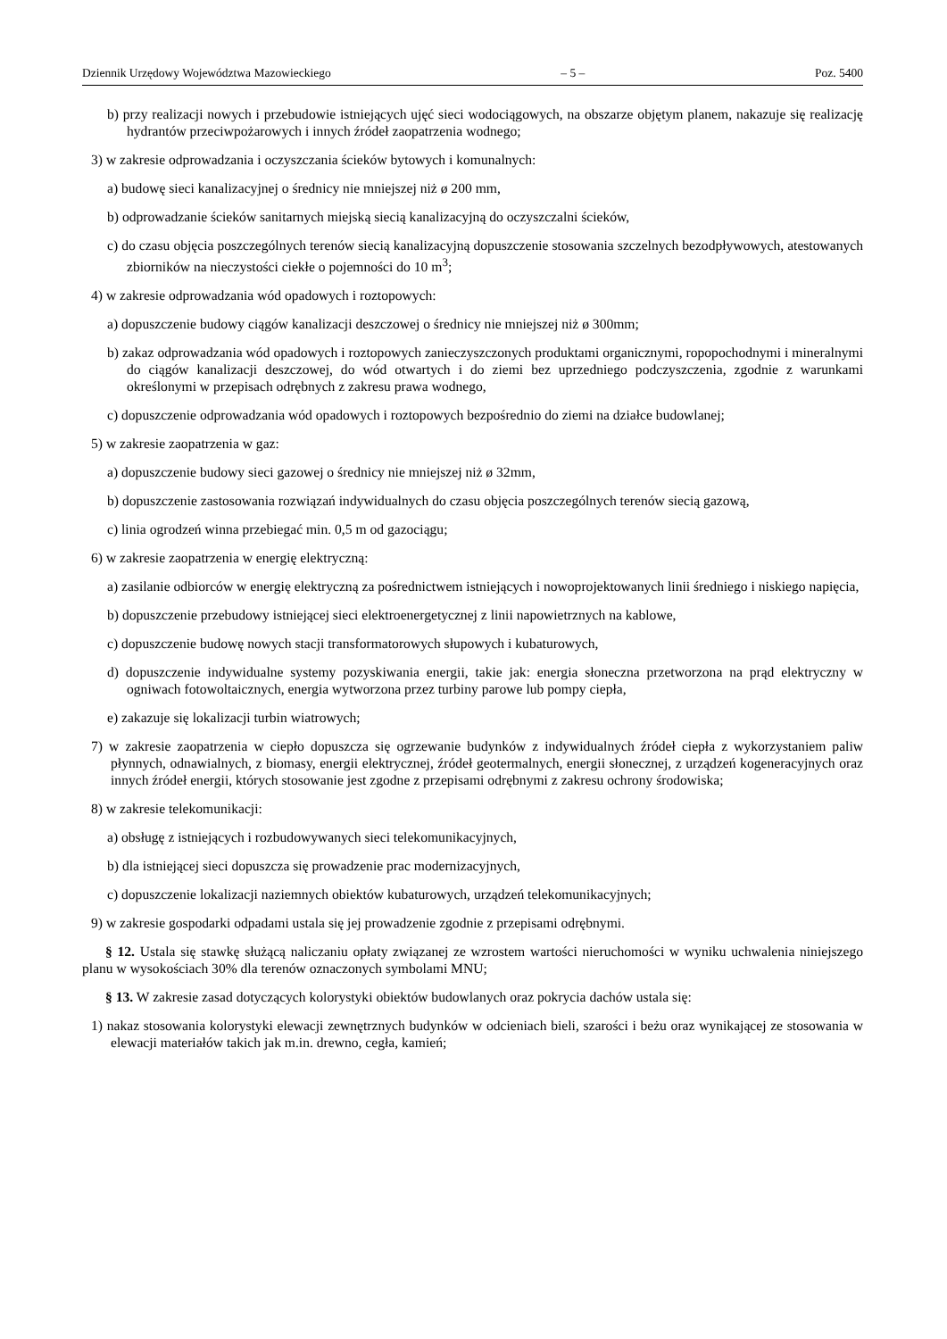Dziennik Urzędowy Województwa Mazowieckiego – 5 – Poz. 5400
b) przy realizacji nowych i przebudowie istniejących ujęć sieci wodociągowych, na obszarze objętym planem, nakazuje się realizację hydrantów przeciwpożarowych i innych źródeł zaopatrzenia wodnego;
3) w zakresie odprowadzania i oczyszczania ścieków bytowych i komunalnych:
a) budowę sieci kanalizacyjnej o średnicy nie mniejszej niż ø 200 mm,
b) odprowadzanie ścieków sanitarnych miejską siecią kanalizacyjną do oczyszczalni ścieków,
c) do czasu objęcia poszczególnych terenów siecią kanalizacyjną dopuszczenie stosowania szczelnych bezodpływowych, atestowanych zbiorników na nieczystości ciekłe o pojemności do 10 m<sup>3</sup>;
4) w zakresie odprowadzania wód opadowych i roztopowych:
a) dopuszczenie budowy ciągów kanalizacji deszczowej o średnicy nie mniejszej niż ø 300mm;
b) zakaz odprowadzania wód opadowych i roztopowych zanieczyszczonych produktami organicznymi, ropopochodnymi i mineralnymi do ciągów kanalizacji deszczowej, do wód otwartych i do ziemi bez uprzedniego podczyszczenia, zgodnie z warunkami określonymi w przepisach odrębnych z zakresu prawa wodnego,
c) dopuszczenie odprowadzania wód opadowych i roztopowych bezpośrednio do ziemi na działce budowlanej;
5) w zakresie zaopatrzenia w gaz:
a) dopuszczenie budowy sieci gazowej o średnicy nie mniejszej niż ø 32mm,
b) dopuszczenie zastosowania rozwiązań indywidualnych do czasu objęcia poszczególnych terenów siecią gazową,
c) linia ogrodzeń winna przebiegać min. 0,5 m od gazociągu;
6) w zakresie zaopatrzenia w energię elektryczną:
a) zasilanie odbiorców w energię elektryczną za pośrednictwem istniejących i nowoprojektowanych linii średniego i niskiego napięcia,
b) dopuszczenie przebudowy istniejącej sieci elektroenergetycznej z linii napowietrznych na kablowe,
c) dopuszczenie budowę nowych stacji transformatorowych słupowych i kubaturowych,
d) dopuszczenie indywidualne systemy pozyskiwania energii, takie jak: energia słoneczna przetworzona na prąd elektryczny w ogniwach fotowoltaicznych, energia wytworzona przez turbiny parowe lub pompy ciepła,
e) zakazuje się lokalizacji turbin wiatrowych;
7) w zakresie zaopatrzenia w ciepło dopuszcza się ogrzewanie budynków z indywidualnych źródeł ciepła z wykorzystaniem paliw płynnych, odnawialnych, z biomasy, energii elektrycznej, źródeł geotermalnych, energii słonecznej, z urządzeń kogeneracyjnych oraz innych źródeł energii, których stosowanie jest zgodne z przepisami odrębnymi z zakresu ochrony środowiska;
8) w zakresie telekomunikacji:
a) obsługę z istniejących i rozbudowywanych sieci telekomunikacyjnych,
b) dla istniejącej sieci dopuszcza się prowadzenie prac modernizacyjnych,
c) dopuszczenie lokalizacji naziemnych obiektów kubaturowych, urządzeń telekomunikacyjnych;
9) w zakresie gospodarki odpadami ustala się jej prowadzenie zgodnie z przepisami odrębnymi.
§ 12. Ustala się stawkę służącą naliczaniu opłaty związanej ze wzrostem wartości nieruchomości w wyniku uchwalenia niniejszego planu w wysokościach 30% dla terenów oznaczonych symbolami MNU;
§ 13. W zakresie zasad dotyczących kolorystyki obiektów budowlanych oraz pokrycia dachów ustala się:
1) nakaz stosowania kolorystyki elewacji zewnętrznych budynków w odcieniach bieli, szarości i beżu oraz wynikającej ze stosowania w elewacji materiałów takich jak m.in. drewno, cegła, kamień;